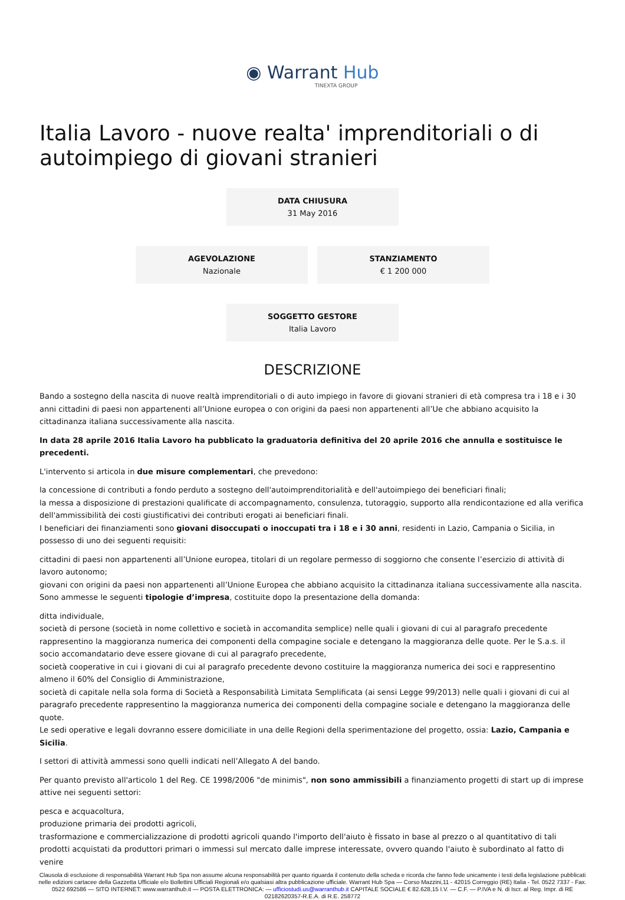◉ Warrant Hub
TINEXTA GROUP
Italia Lavoro - nuove realta' imprenditoriali o di autoimpiego di giovani stranieri
DATA CHIUSURA
31 May 2016
AGEVOLAZIONE
Nazionale
STANZIAMENTO
€ 1 200 000
SOGGETTO GESTORE
Italia Lavoro
DESCRIZIONE
Bando a sostegno della nascita di nuove realtà imprenditoriali o di auto impiego in favore di giovani stranieri di età compresa tra i 18 e i 30 anni cittadini di paesi non appartenenti all’Unione europea o con origini da paesi non appartenenti all’Ue che abbiano acquisito la cittadinanza italiana successivamente alla nascita.
In data 28 aprile 2016 Italia Lavoro ha pubblicato la graduatoria definitiva del 20 aprile 2016 che annulla e sostituisce le precedenti.
L'intervento si articola in due misure complementari, che prevedono:
la concessione di contributi a fondo perduto a sostegno dell'autoimprenditorialità e dell'autoimpiego dei beneficiari finali;
la messa a disposizione di prestazioni qualificate di accompagnamento, consulenza, tutoraggio, supporto alla rendicontazione ed alla verifica dell'ammissibilità dei costi giustificativi dei contributi erogati ai beneficiari finali.
I beneficiari dei finanziamenti sono giovani disoccupati o inoccupati tra i 18 e i 30 anni, residenti in Lazio, Campania o Sicilia, in possesso di uno dei seguenti requisiti:
cittadini di paesi non appartenenti all’Unione europea, titolari di un regolare permesso di soggiorno che consente l’esercizio di attività di lavoro autonomo;
giovani con origini da paesi non appartenenti all’Unione Europea che abbiano acquisito la cittadinanza italiana successivamente alla nascita.
Sono ammesse le seguenti tipologie d’impresa, costituite dopo la presentazione della domanda:
ditta individuale,
società di persone (società in nome collettivo e società in accomandita semplice) nelle quali i giovani di cui al paragrafo precedente rappresentino la maggioranza numerica dei componenti della compagine sociale e detengano la maggioranza delle quote. Per le S.a.s. il socio accomandatario deve essere giovane di cui al paragrafo precedente,
società cooperative in cui i giovani di cui al paragrafo precedente devono costituire la maggioranza numerica dei soci e rappresentino almeno il 60% del Consiglio di Amministrazione,
società di capitale nella sola forma di Società a Responsabilità Limitata Semplificata (ai sensi Legge 99/2013) nelle quali i giovani di cui al paragrafo precedente rappresentino la maggioranza numerica dei componenti della compagine sociale e detengano la maggioranza delle quote.
Le sedi operative e legali dovranno essere domiciliate in una delle Regioni della sperimentazione del progetto, ossia: Lazio, Campania e Sicilia.
I settori di attività ammessi sono quelli indicati nell’Allegato A del bando.
Per quanto previsto all'articolo 1 del Reg. CE 1998/2006 "de minimis", non sono ammissibili a finanziamento progetti di start up di imprese attive nei seguenti settori:
pesca e acquacoltura,
produzione primaria dei prodotti agricoli,
trasformazione e commercializzazione di prodotti agricoli quando l'importo dell'aiuto è fissato in base al prezzo o al quantitativo di tali prodotti acquistati da produttori primari o immessi sul mercato dalle imprese interessate, ovvero quando l'aiuto è subordinato al fatto di venire
Clausola di esclusione di responsabilità Warrant Hub Spa non assume alcuna responsabilità per quanto riguarda il contenuto della scheda e ricorda che fanno fede unicamente i testi della legislazione pubblicati nelle edizioni cartacee della Gazzetta Ufficiale e/o Bollettini Ufficiali Regionali e/o qualsiasi altra pubblicazione ufficiale. Warrant Hub Spa — Corso Mazzini,11 - 42015 Correggio (RE) Italia - Tel. 0522 7337 - Fax. 0522 692586 — SITO INTERNET: www.warranthub.it — POSTA ELETTRONICA: — ufficiostudi.us@warranthub.it CAPITALE SOCIALE € 82.628,15 I.V. — C.F. — P.IVA e N. di Iscr. al Reg. Impr. di RE 02182620357-R.E.A. di R.E. 258772